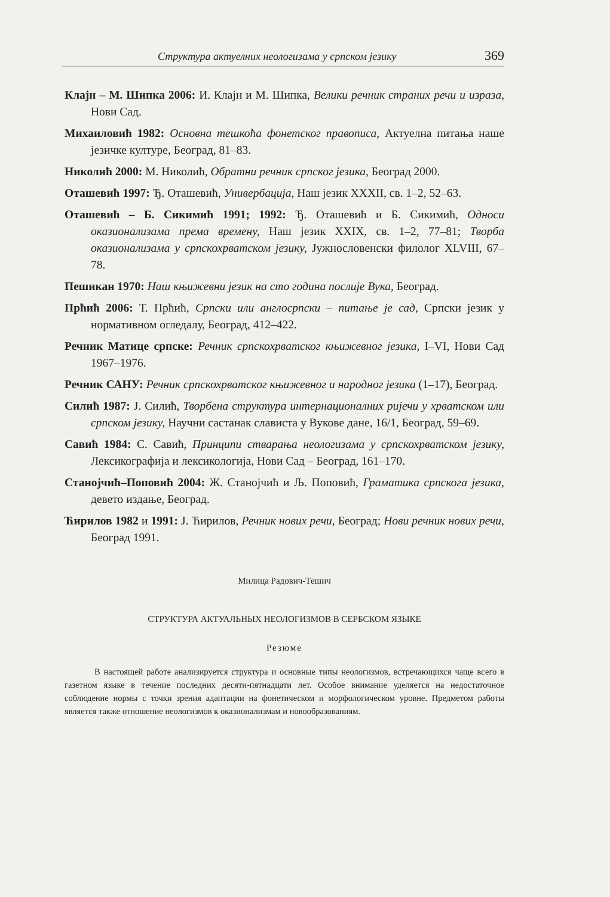Структура актуелних неологизама у српском језику 369
Клајн – М. Шипка 2006: И. Клајн и М. Шипка, Велики речник страних речи и израза, Нови Сад.
Михаиловић 1982: Основна тешкоћа фонетског правописа, Актуелна питања наше језичке културе, Београд, 81–83.
Николић 2000: М. Николић, Обратни речник српског језика, Београд 2000.
Оташевић 1997: Ђ. Оташевић, Универбација, Наш језик XXXII, св. 1–2, 52–63.
Оташевић – Б. Сикимић 1991; 1992: Ђ. Оташевић и Б. Сикимић, Односи оказионализама према времену, Наш језик XXIX, св. 1–2, 77–81; Творба оказионализама у српскохрватском језику, Јужнословенски филолог XLVIII, 67–78.
Пешикан 1970: Наш књижевни језик на сто година послије Вука, Београд.
Прћић 2006: Т. Прћић, Српски или англосрпски – питање је сад, Српски језик у нормативном огледалу, Београд, 412–422.
Речник Матице српске: Речник српскохрватског књижевног језика, I–VI, Нови Сад 1967–1976.
Речник САНУ: Речник српскохрватског књижевног и народног језика (1–17), Београд.
Силић 1987: Ј. Силић, Творбена структура интернационалних ријечи у хрватском или српском језику, Научни састанак слависта у Вукове дане, 16/1, Београд, 59–69.
Савић 1984: С. Савић, Принципи стварања неологизама у српскохрватском језику, Лексикографија и лексикологија, Нови Сад – Београд, 161–170.
Станојчић–Поповић 2004: Ж. Станојчић и Љ. Поповић, Граматика српскога језика, девето издање, Београд.
Ћирилов 1982 и 1991: Ј. Ћирилов, Речник нових речи, Београд; Нови речник нових речи, Београд 1991.
Милица Радович-Тешич
СТРУКТУРА АКТУАЛЬНЫХ НЕОЛОГИЗМОВ В СЕРБСКОМ ЯЗЫКЕ
Резюме
В настоящей работе анализируется структура и основные типы неологизмов, встречающихся чаще всего в газетном языке в течение последних десяти-пятнадцати лет. Особое внимание уделяется на недостаточное соблюдение нормы с точки зрения адаптации на фонетическом и морфологическом уровне. Предметом работы является также отношение неологизмов к оказионализмам и новообразованиям.